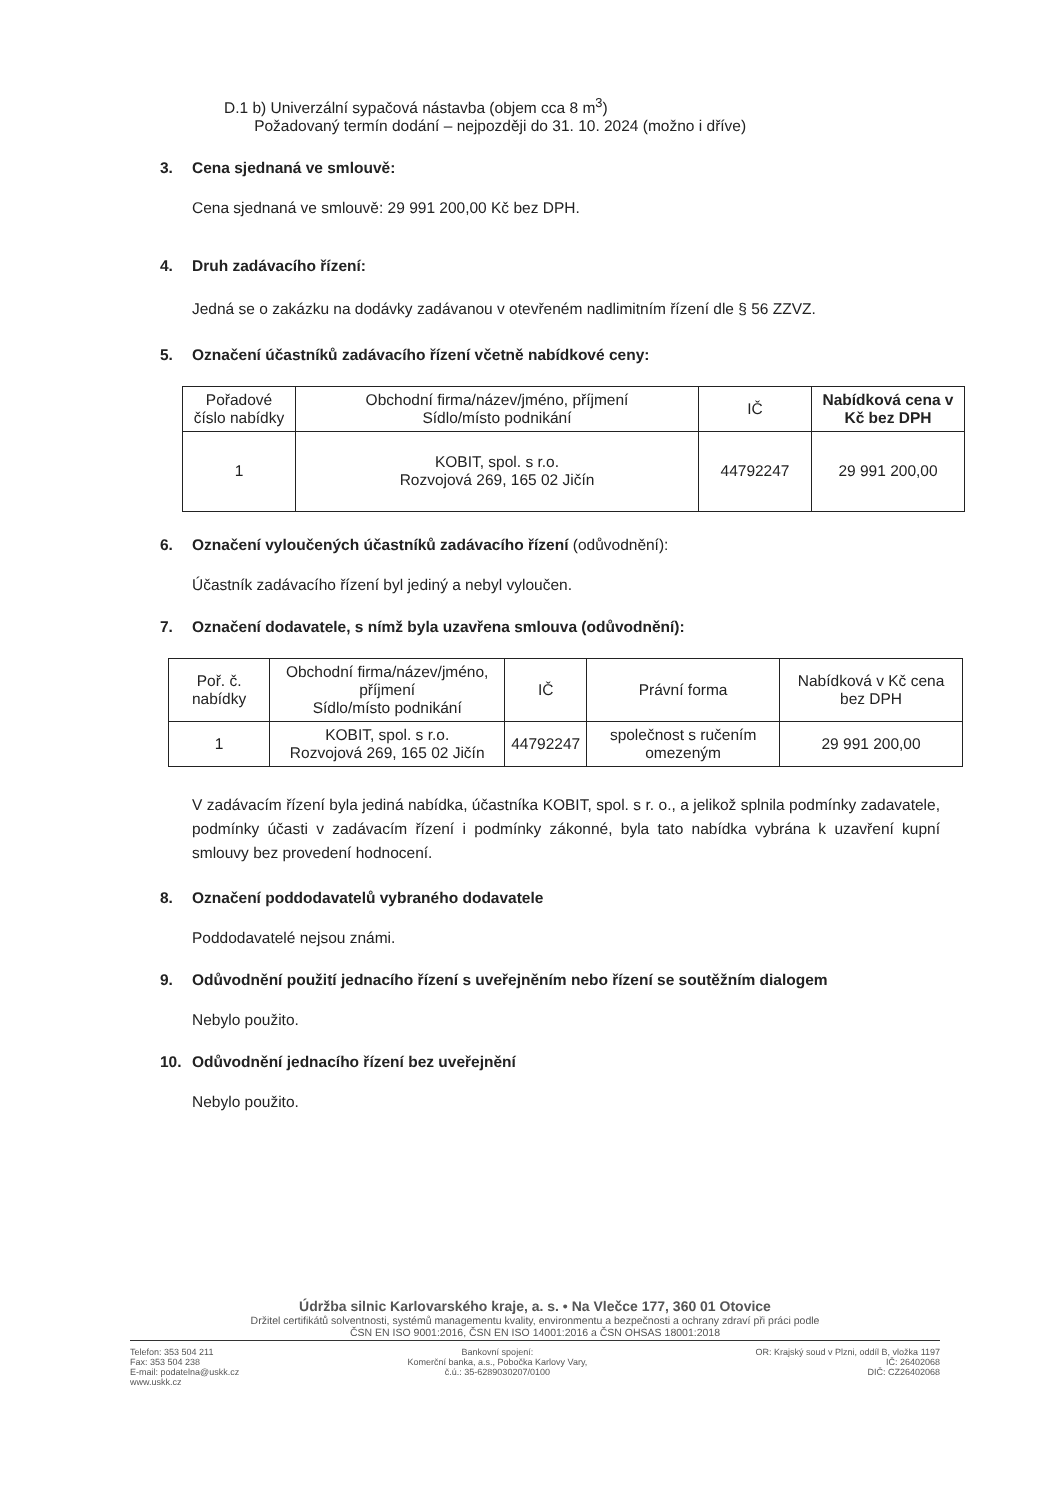D.1 b) Univerzální sypačová nástavba (objem cca 8 m<sup>3</sup>)
Požadovaný termín dodání – nejpozději do 31. 10. 2024 (možno i dříve)
3. Cena sjednaná ve smlouvě:
Cena sjednaná ve smlouvě: 29 991 200,00 Kč bez DPH.
4. Druh zadávacího řízení:
Jedná se o zakázku na dodávky zadávanou v otevřeném nadlimitním řízení dle § 56 ZZVZ.
5. Označení účastníků zadávacího řízení včetně nabídkové ceny:
| Pořadové číslo nabídky | Obchodní firma/název/jméno, příjmení Sídlo/místo podnikání | IČ | Nabídková cena v Kč bez DPH |
| --- | --- | --- | --- |
| 1 | KOBIT, spol. s r.o. Rozvojová 269, 165 02 Jičín | 44792247 | 29 991 200,00 |
6. Označení vyloučených účastníků zadávacího řízení (odůvodnění):
Účastník zadávacího řízení byl jediný a nebyl vyloučen.
7. Označení dodavatele, s nímž byla uzavřena smlouva (odůvodnění):
| Poř. č. nabídky | Obchodní firma/název/jméno, příjmení Sídlo/místo podnikání | IČ | Právní forma | Nabídková v Kč cena bez DPH |
| --- | --- | --- | --- | --- |
| 1 | KOBIT, spol. s r.o. Rozvojová 269, 165 02 Jičín | 44792247 | společnost s ručením omezeným | 29 991 200,00 |
V zadávacím řízení byla jediná nabídka, účastníka KOBIT, spol. s r. o., a jelikož splnila podmínky zadavatele, podmínky účasti v zadávacím řízení i podmínky zákonné, byla tato nabídka vybrána k uzavření kupní smlouvy bez provedení hodnocení.
8. Označení poddodavatelů vybraného dodavatele
Poddodavatelé nejsou známi.
9. Odůvodnění použití jednacího řízení s uveřejněním nebo řízení se soutěžním dialogem
Nebylo použito.
10. Odůvodnění jednacího řízení bez uveřejnění
Nebylo použito.
Údržba silnic Karlovarského kraje, a. s. • Na Vlečce 177, 360 01 Otovice
Držitel certifikátů solventnosti, systémů managementu kvality, environmentu a bezpečnosti a ochrany zdraví při práci podle
ČSN EN ISO 9001:2016, ČSN EN ISO 14001:2016 a ČSN OHSAS 18001:2018
Telefon: 353 504 211
Fax: 353 504 238
E-mail: podatelna@uskk.cz
www.uskk.cz
Bankovní spojení:
Komerční banka, a.s., Pobočka Karlovy Vary,
č.ú.: 35-6289030207/0100
OR: Krajský soud v Plzni, oddíl B, vložka 1197
IČ: 26402068
DIČ: CZ26402068